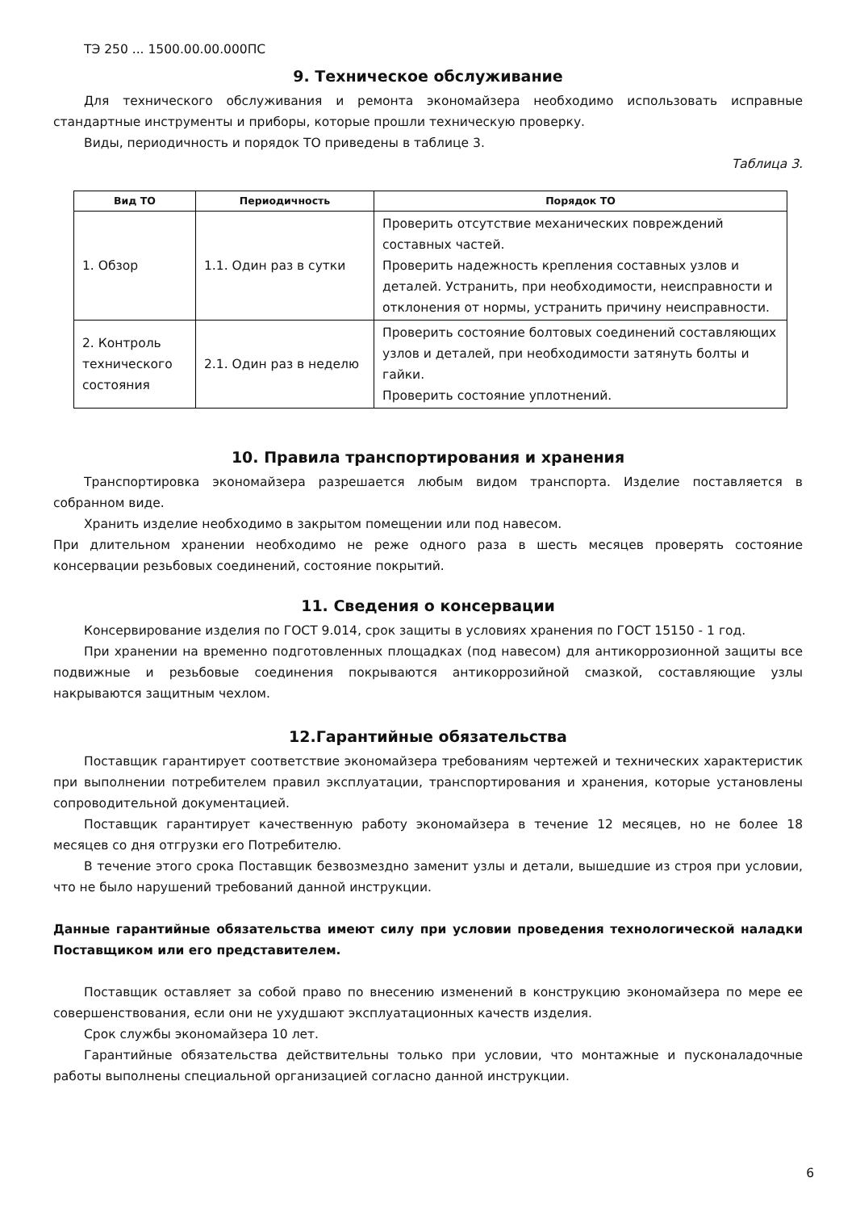ТЭ 250 ... 1500.00.00.000ПС
9. Техническое обслуживание
Для технического обслуживания и ремонта экономайзера необходимо использовать исправные стандартные инструменты и приборы, которые прошли техническую проверку.
Виды, периодичность и порядок ТО приведены в таблице 3.
Таблица 3.
| Вид ТО | Периодичность | Порядок ТО |
| --- | --- | --- |
| 1. Обзор | 1.1. Один раз в сутки | Проверить отсутствие механических повреждений составных частей. Проверить надежность крепления составных узлов и деталей. Устранить, при необходимости, неисправности и отклонения от нормы, устранить причину неисправности. |
| 2. Контроль технического состояния | 2.1. Один раз в неделю | Проверить состояние болтовых соединений составляющих узлов и деталей, при необходимости затянуть болты и гайки. Проверить состояние уплотнений. |
10. Правила транспортирования и хранения
Транспортировка экономайзера разрешается любым видом транспорта. Изделие поставляется в собранном виде.
Хранить изделие необходимо в закрытом помещении или под навесом.
При длительном хранении необходимо не реже одного раза в шесть месяцев проверять состояние консервации резьбовых соединений, состояние покрытий.
11. Сведения о консервации
Консервирование изделия по ГОСТ 9.014, срок защиты в условиях хранения по ГОСТ 15150 - 1 год.
При хранении на временно подготовленных площадках (под навесом) для антикоррозионной защиты все подвижные и резьбовые соединения покрываются антикоррозийной смазкой, составляющие узлы накрываются защитным чехлом.
12.Гарантийные обязательства
Поставщик гарантирует соответствие экономайзера требованиям чертежей и технических характеристик при выполнении потребителем правил эксплуатации, транспортирования и хранения, которые установлены сопроводительной документацией.
Поставщик гарантирует качественную работу экономайзера в течение 12 месяцев, но не более 18 месяцев со дня отгрузки его Потребителю.
В течение этого срока Поставщик безвозмездно заменит узлы и детали, вышедшие из строя при условии, что не было нарушений требований данной инструкции.
Данные гарантийные обязательства имеют силу при условии проведения технологической наладки Поставщиком или его представителем.
Поставщик оставляет за собой право по внесению изменений в конструкцию экономайзера по мере ее совершенствования, если они не ухудшают эксплуатационных качеств изделия.
Срок службы экономайзера 10 лет.
Гарантийные обязательства действительны только при условии, что монтажные и пусконаладочные работы выполнены специальной организацией согласно данной инструкции.
6